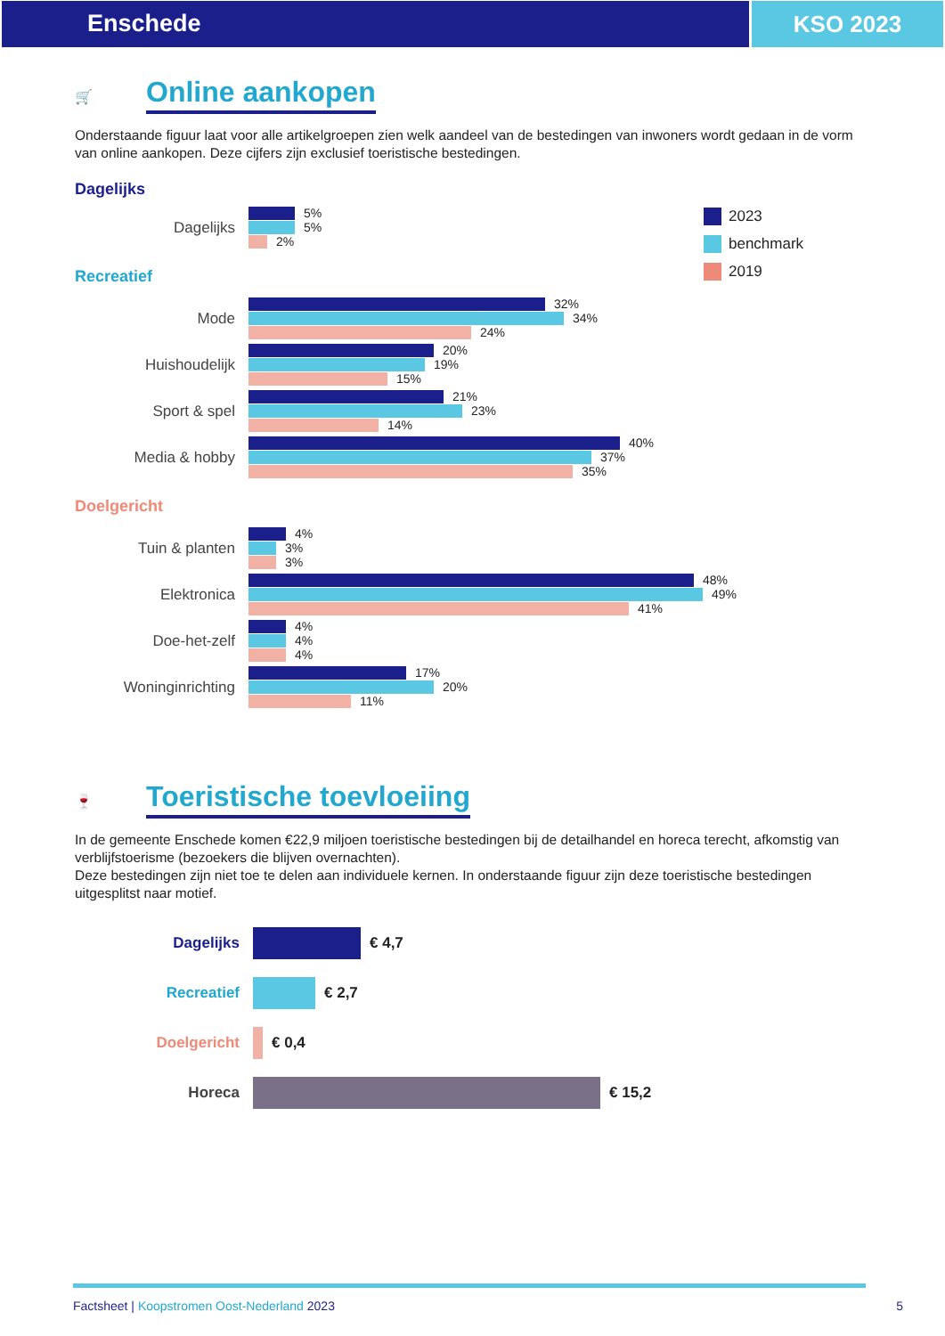Enschede KSO 2023
🛒
Online aankopen
Onderstaande figuur laat voor alle artikelgroepen zien welk aandeel van de bestedingen van inwoners wordt gedaan in de vorm van online aankopen. Deze cijfers zijn exclusief toeristische bestedingen.
Dagelijks
Dagelijks
5%
5%
2%
Recreatief
Mode
32%
34%
24%
Huishoudelijk
20%
19%
15%
Sport & spel
21%
23%
14%
Media & hobby
40%
37%
35%
Doelgericht
Tuin & planten
4%
3%
3%
Elektronica
48%
49%
41%
Doe-het-zelf
4%
4%
4%
Woninginrichting
17%
20%
11%
2023
benchmark
2019
🍷
Toeristische toevloeiing
In de gemeente Enschede komen €22,9 miljoen toeristische bestedingen bij de detailhandel en horeca terecht, afkomstig van verblijfstoerisme (bezoekers die blijven overnachten).
Deze bestedingen zijn niet toe te delen aan individuele kernen. In onderstaande figuur zijn deze toeristische bestedingen uitgesplitst naar motief.
Dagelijks € 4,7
Recreatief € 2,7
Doelgericht € 0,4
Horeca € 15,2
Factsheet | Koopstromen Oost-Nederland 2023 5